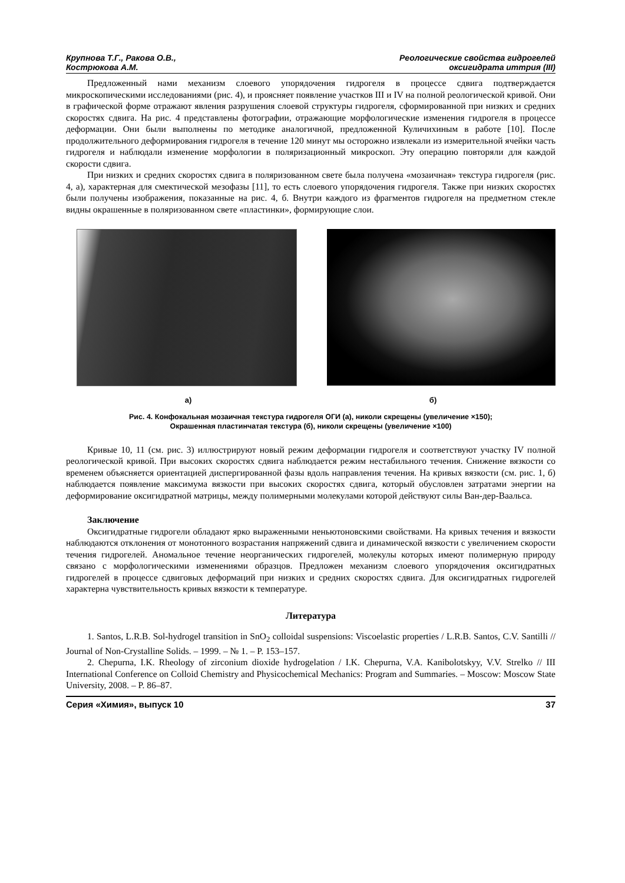Крупнова Т.Г., Ракова О.В.,
Кострюкова А.М.
Реологические свойства гидрогелей
оксигидрата иттрия (III)
Предложенный нами механизм слоевого упорядочения гидрогеля в процессе сдвига подтверждается микроскопическими исследованиями (рис. 4), и проясняет появление участков III и IV на полной реологической кривой. Они в графической форме отражают явления разрушения слоевой структуры гидрогеля, сформированной при низких и средних скоростях сдвига. На рис. 4 представлены фотографии, отражающие морфологические изменения гидрогеля в процессе деформации. Они были выполнены по методике аналогичной, предложенной Куличихиным в работе [10]. После продолжительного деформирования гидрогеля в течение 120 минут мы осторожно извлекали из измерительной ячейки часть гидрогеля и наблюдали изменение морфологии в поляризационный микроскоп. Эту операцию повторяли для каждой скорости сдвига.
При низких и средних скоростях сдвига в поляризованном свете была получена «мозаичная» текстура гидрогеля (рис. 4, а), характерная для смектической мезофазы [11], то есть слоевого упорядочения гидрогеля. Также при низких скоростях были получены изображения, показанные на рис. 4, б. Внутри каждого из фрагментов гидрогеля на предметном стекле видны окрашенные в поляризованном свете «пластинки», формирующие слои.
а) б)
Рис. 4. Конфокальная мозаичная текстура гидрогеля ОГИ (а), николи скрещены (увеличение ×150);
Окрашенная пластинчатая текстура (б), николи скрещены (увеличение ×100)
Кривые 10, 11 (см. рис. 3) иллюстрируют новый режим деформации гидрогеля и соответствуют участку IV полной реологической кривой. При высоких скоростях сдвига наблюдается режим нестабильного течения. Снижение вязкости со временем объясняется ориентацией диспергированной фазы вдоль направления течения. На кривых вязкости (см. рис. 1, б) наблюдается появление максимума вязкости при высоких скоростях сдвига, который обусловлен затратами энергии на деформирование оксигидратной матрицы, между полимерными молекулами которой действуют силы Ван-дер-Ваальса.
Заключение
Оксигидратные гидрогели обладают ярко выраженными неньютоновскими свойствами. На кривых течения и вязкости наблюдаются отклонения от монотонного возрастания напряжений сдвига и динамической вязкости с увеличением скорости течения гидрогелей. Аномальное течение неорганических гидрогелей, молекулы которых имеют полимерную природу связано с морфологическими изменениями образцов. Предложен механизм слоевого упорядочения оксигидратных гидрогелей в процессе сдвиговых деформаций при низких и средних скоростях сдвига. Для оксигидратных гидрогелей характерна чувствительность кривых вязкости к температуре.
Литература
1. Santos, L.R.B. Sol-hydrogel transition in SnO<sub>2</sub> colloidal suspensions: Viscoelastic properties / L.R.B. Santos, C.V. Santilli // Journal of Non-Crystalline Solids. – 1999. – № 1. – P. 153–157.
2. Chepurna, I.K. Rheology of zirconium dioxide hydrogelation / I.K. Chepurna, V.A. Kanibolotskyy, V.V. Strelko // III International Conference on Colloid Chemistry and Physicochemical Mechanics: Program and Summaries. – Moscow: Moscow State University, 2008. – P. 86–87.
Серия «Химия», выпуск 10 37